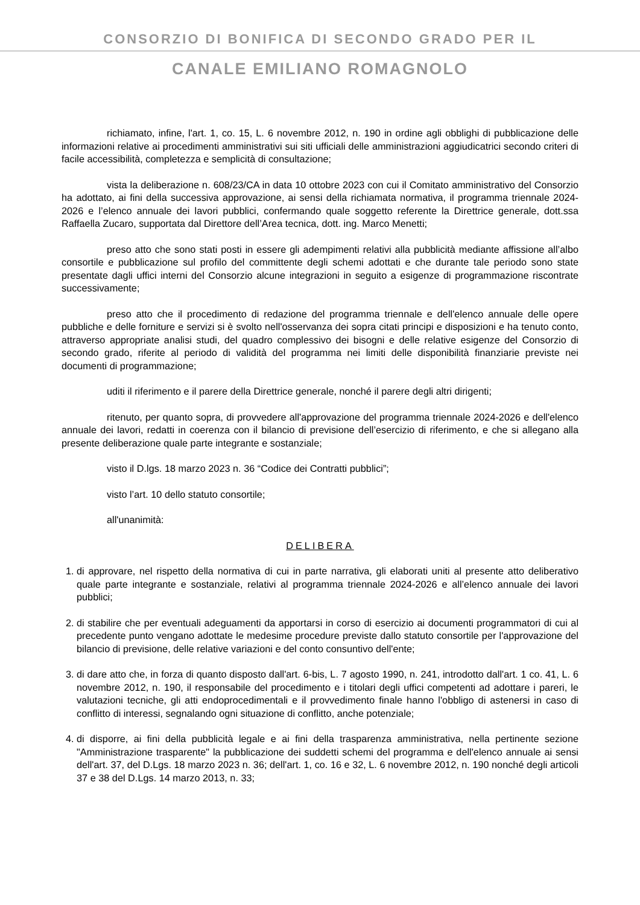CONSORZIO DI BONIFICA DI SECONDO GRADO PER IL
CANALE EMILIANO ROMAGNOLO
richiamato, infine, l'art. 1, co. 15, L. 6 novembre 2012, n. 190 in ordine agli obblighi di pubblicazione delle informazioni relative ai procedimenti amministrativi sui siti ufficiali delle amministrazioni aggiudicatrici secondo criteri di facile accessibilità, completezza e semplicità di consultazione;
vista la deliberazione n. 608/23/CA in data 10 ottobre 2023 con cui il Comitato amministrativo del Consorzio ha adottato, ai fini della successiva approvazione, ai sensi della richiamata normativa, il programma triennale 2024-2026 e l’elenco annuale dei lavori pubblici, confermando quale soggetto referente la Direttrice generale, dott.ssa Raffaella Zucaro, supportata dal Direttore dell’Area tecnica, dott. ing. Marco Menetti;
preso atto che sono stati posti in essere gli adempimenti relativi alla pubblicità mediante affissione all’albo consortile e pubblicazione sul profilo del committente degli schemi adottati e che durante tale periodo sono state presentate dagli uffici interni del Consorzio alcune integrazioni in seguito a esigenze di programmazione riscontrate successivamente;
preso atto che il procedimento di redazione del programma triennale e dell'elenco annuale delle opere pubbliche e delle forniture e servizi si è svolto nell'osservanza dei sopra citati principi e disposizioni e ha tenuto conto, attraverso appropriate analisi studi, del quadro complessivo dei bisogni e delle relative esigenze del Consorzio di secondo grado, riferite al periodo di validità del programma nei limiti delle disponibilità finanziarie previste nei documenti di programmazione;
uditi il riferimento e il parere della Direttrice generale, nonché il parere degli altri dirigenti;
ritenuto, per quanto sopra, di provvedere all'approvazione del programma triennale 2024-2026 e dell'elenco annuale dei lavori, redatti in coerenza con il bilancio di previsione dell’esercizio di riferimento, e che si allegano alla presente deliberazione quale parte integrante e sostanziale;
visto il D.lgs. 18 marzo 2023 n. 36 “Codice dei Contratti pubblici”;
visto l’art. 10 dello statuto consortile;
all'unanimità:
DELIBERA
1. di approvare, nel rispetto della normativa di cui in parte narrativa, gli elaborati uniti al presente atto deliberativo quale parte integrante e sostanziale, relativi al programma triennale 2024-2026 e all’elenco annuale dei lavori pubblici;
2. di stabilire che per eventuali adeguamenti da apportarsi in corso di esercizio ai documenti programmatori di cui al precedente punto vengano adottate le medesime procedure previste dallo statuto consortile per l'approvazione del bilancio di previsione, delle relative variazioni e del conto consuntivo dell'ente;
3. di dare atto che, in forza di quanto disposto dall'art. 6-bis, L. 7 agosto 1990, n. 241, introdotto dall'art. 1 co. 41, L. 6 novembre 2012, n. 190, il responsabile del procedimento e i titolari degli uffici competenti ad adottare i pareri, le valutazioni tecniche, gli atti endoprocedimentali e il provvedimento finale hanno l'obbligo di astenersi in caso di conflitto di interessi, segnalando ogni situazione di conflitto, anche potenziale;
4. di disporre, ai fini della pubblicità legale e ai fini della trasparenza amministrativa, nella pertinente sezione "Amministrazione trasparente" la pubblicazione dei suddetti schemi del programma e dell'elenco annuale ai sensi dell'art. 37, del D.Lgs. 18 marzo 2023 n. 36; dell'art. 1, co. 16 e 32, L. 6 novembre 2012, n. 190 nonché degli articoli 37 e 38 del D.Lgs. 14 marzo 2013, n. 33;